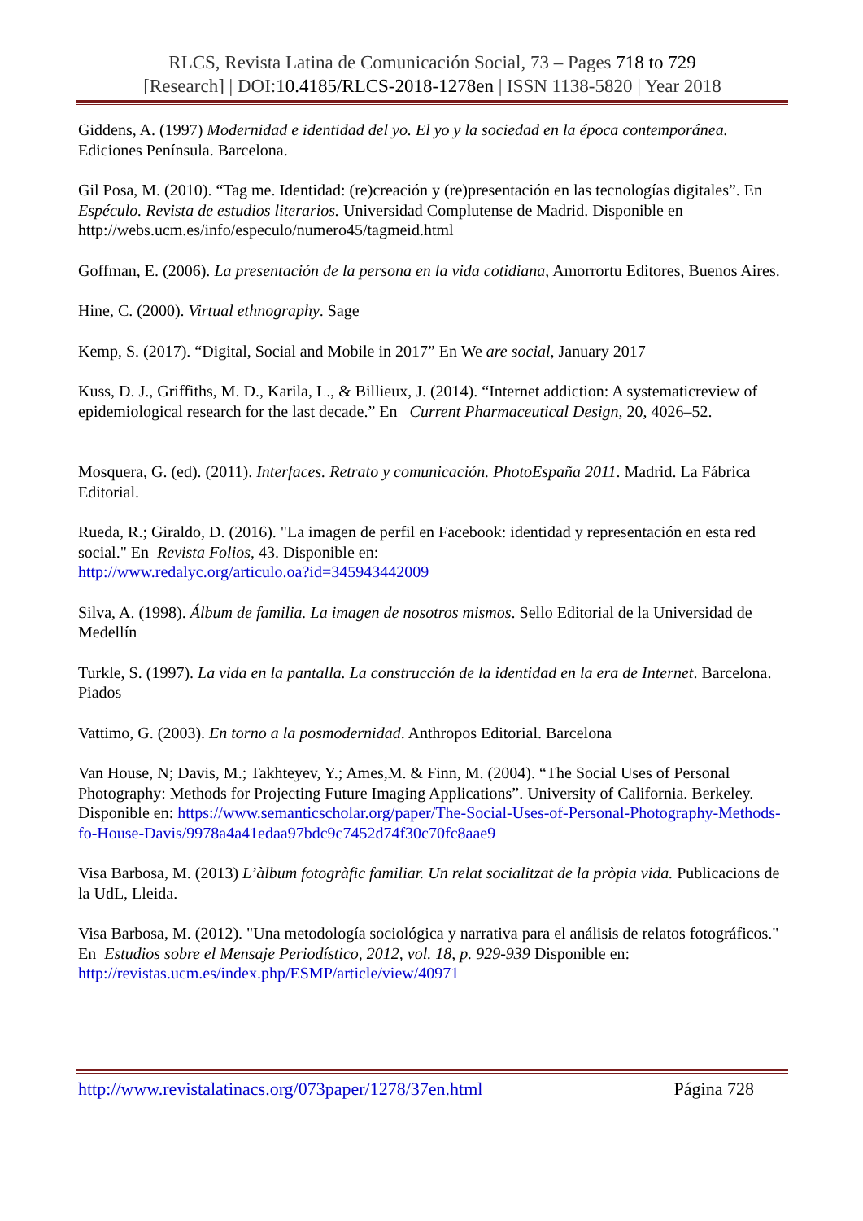RLCS, Revista Latina de Comunicación Social, 73 – Pages 718 to 729
[Research] | DOI:10.4185/RLCS-2018-1278en | ISSN 1138-5820 | Year 2018
Giddens, A. (1997) Modernidad e identidad del yo. El yo y la sociedad en la época contemporánea. Ediciones Península. Barcelona.
Gil Posa, M. (2010). “Tag me. Identidad: (re)creación y (re)presentación en las tecnologías digitales”. En Espéculo. Revista de estudios literarios. Universidad Complutense de Madrid. Disponible en http://webs.ucm.es/info/especulo/numero45/tagmeid.html
Goffman, E. (2006). La presentación de la persona en la vida cotidiana, Amorrortu Editores, Buenos Aires.
Hine, C. (2000). Virtual ethnography. Sage
Kemp, S. (2017). “Digital, Social and Mobile in 2017” En We are social, January 2017
Kuss, D. J., Griffiths, M. D., Karila, L., & Billieux, J. (2014). “Internet addiction: A systematicreview of epidemiological research for the last decade.” En Current Pharmaceutical Design, 20, 4026–52.
Mosquera, G. (ed). (2011). Interfaces. Retrato y comunicación. PhotoEspaña 2011. Madrid. La Fábrica Editorial.
Rueda, R.; Giraldo, D. (2016). "La imagen de perfil en Facebook: identidad y representación en esta red social." En Revista Folios, 43. Disponible en:
http://www.redalyc.org/articulo.oa?id=345943442009
Silva, A. (1998). Álbum de familia. La imagen de nosotros mismos. Sello Editorial de la Universidad de Medellín
Turkle, S. (1997). La vida en la pantalla. La construcción de la identidad en la era de Internet. Barcelona. Piados
Vattimo, G. (2003). En torno a la posmodernidad. Anthropos Editorial. Barcelona
Van House, N; Davis, M.; Takhteyev, Y.; Ames,M. & Finn, M. (2004). “The Social Uses of Personal Photography: Methods for Projecting Future Imaging Applications”. University of California. Berkeley. Disponible en: https://www.semanticscholar.org/paper/The-Social-Uses-of-Personal-Photography-Methods-fo-House-Davis/9978a4a41edaa97bdc9c7452d74f30c70fc8aae9
Visa Barbosa, M. (2013) L’àlbum fotogràfic familiar. Un relat socialitzat de la pròpia vida. Publicacions de la UdL, Lleida.
Visa Barbosa, M. (2012). "Una metodología sociológica y narrativa para el análisis de relatos fotográficos." En Estudios sobre el Mensaje Periodístico, 2012, vol. 18, p. 929-939 Disponible en: http://revistas.ucm.es/index.php/ESMP/article/view/40971
http://www.revistalatinacs.org/073paper/1278/37en.html Página 728